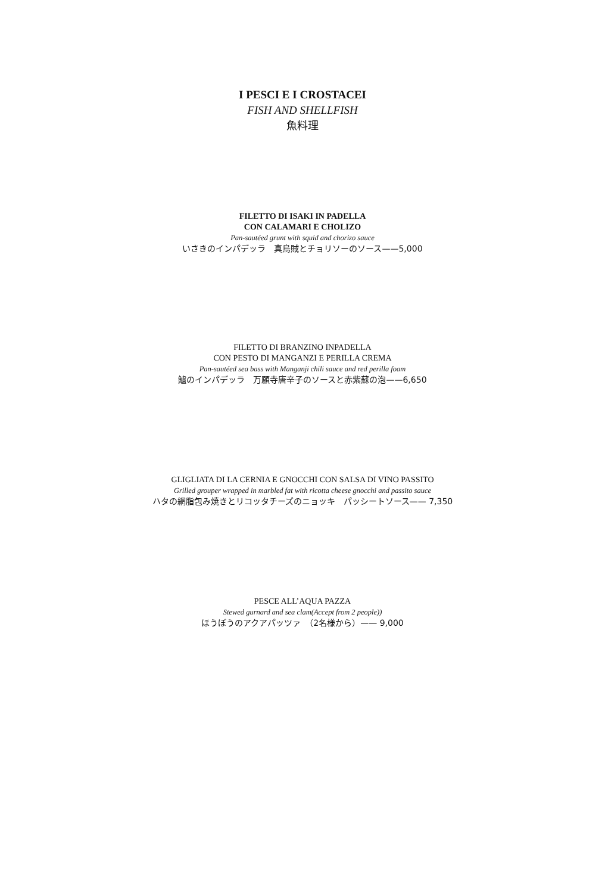I PESCI E I CROSTACEI
FISH AND SHELLFISH
魚料理
FILETTO DI ISAKI IN PADELLA
CON CALAMARI E CHOLIZO
Pan-sautéed grunt with squid and chorizo sauce
いさきのインパデッラ　真烏賊とチョリソーのソース——5,000
FILETTO DI BRANZINO INPADELLA
CON PESTO DI MANGANZI E PERILLA CREMA
Pan-sautéed sea bass with Manganji chili sauce and red perilla foam
鱸のインパデッラ　万願寺唐辛子のソースと赤紫蘇の泡——6,650
GLIGLIATA DI LA CERNIA E GNOCCHI CON SALSA DI VINO PASSITO
Grilled grouper wrapped in marbled fat with ricotta cheese gnocchi and passito sauce
ハタの網脂包み焼きとリコッタチーズのニョッキ　パッシートソース—— 7,350
PESCE ALL’AQUA PAZZA
Stewed gurnard and sea clam(Accept from 2 people))
ほうぼうのアクアパッツァ　（2名様から）—— 9,000